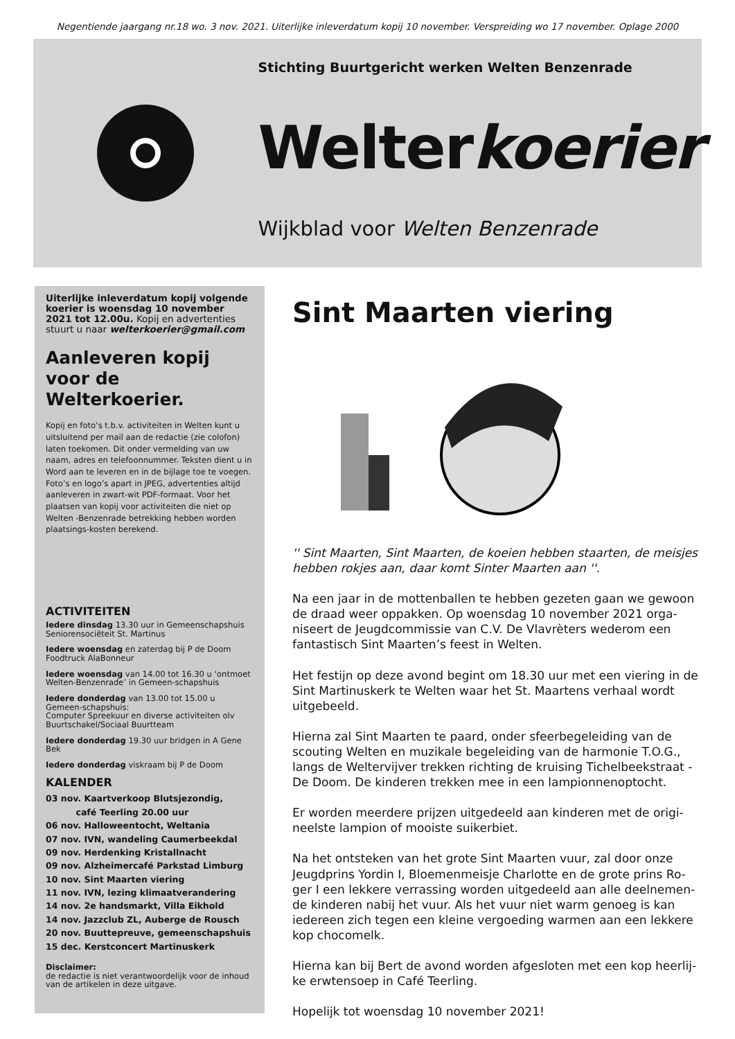Negentiende jaargang nr.18 wo. 3 nov. 2021. Uiterlijke inleverdatum kopij 10 november. Verspreiding wo 17 november. Oplage 2000
Stichting Buurtgericht werken Welten Benzenrade
Welterkoerier
Wijkblad voor Welten Benzenrade
Uiterlijke inleverdatum kopij volgende koerier is woensdag 10 november 2021 tot 12.00u. Kopij en advertenties stuurt u naar welterkoerier@gmail.com
Aanleveren kopij voor de Welterkoerier.
Kopij en foto’s t.b.v. activiteiten in Welten kunt u uitsluitend per mail aan de redactie (zie colofon) laten toekomen. Dit onder vermelding van uw naam, adres en telefoonnummer. Teksten dient u in Word aan te leveren en in de bijlage toe te voegen. Foto’s en logo’s apart in JPEG, advertenties altijd aanleveren in zwart-wit PDF-formaat. Voor het plaatsen van kopij voor activiteiten die niet op Welten -Benzenrade betrekking hebben worden plaatsings-kosten berekend.
ACTIVITEITEN
Iedere dinsdag 13.30 uur in Gemeenschapshuis Seniorensociëteit St. Martinus
Iedere woensdag en zaterdag bij P de Doom Foodtruck AlaBonneur
Iedere woensdag van 14.00 tot 16.30 u ‘ontmoet Welten-Benzenrade’ in Gemeen-schapshuis
Iedere donderdag van 13.00 tot 15.00 u Gemeen-schapshuis:
Computer Spreekuur en diverse activiteiten olv Buurtschakel/Sociaal Buurtteam
Iedere donderdag 19.30 uur bridgen in A Gene Bek
Iedere donderdag viskraam bij P de Doom
KALENDER
03 nov. Kaartverkoop Blutsjezondig,
café Teerling 20.00 uur
06 nov. Halloweentocht, Weltania
07 nov. IVN, wandeling Caumerbeekdal
09 nov. Herdenking Kristallnacht
09 nov. Alzheimercafé Parkstad Limburg
10 nov. Sint Maarten viering
11 nov. IVN, lezing klimaatverandering
14 nov. 2e handsmarkt, Villa Eikhold
14 nov. Jazzclub ZL, Auberge de Rousch
20 nov. Buuttepreuve, gemeenschapshuis
15 dec. Kerstconcert Martinuskerk
Disclaimer:
de redactie is niet verantwoordelijk voor de inhoud van de artikelen in deze uitgave.
Sint Maarten viering
'' Sint Maarten, Sint Maarten, de koeien hebben staarten, de meisjes hebben rokjes aan, daar komt Sinter Maarten aan ''.
Na een jaar in de mottenballen te hebben gezeten gaan we gewoon de draad weer oppakken. Op woensdag 10 november 2021 orga-niseert de Jeugdcommissie van C.V. De Vlavrèters wederom een fantastisch Sint Maarten’s feest in Welten.
Het festijn op deze avond begint om 18.30 uur met een viering in de Sint Martinuskerk te Welten waar het St. Maartens verhaal wordt uitgebeeld.
Hierna zal Sint Maarten te paard, onder sfeerbegeleiding van de scouting Welten en muzikale begeleiding van de harmonie T.O.G., langs de Weltervijver trekken richting de kruising Tichelbeekstraat - De Doom. De kinderen trekken mee in een lampionnenoptocht.
Er worden meerdere prijzen uitgedeeld aan kinderen met de origi-neelste lampion of mooiste suikerbiet.
Na het ontsteken van het grote Sint Maarten vuur, zal door onze Jeugdprins Yordin I, Bloemenmeisje Charlotte en de grote prins Ro-ger I een lekkere verrassing worden uitgedeeld aan alle deelnemen-de kinderen nabij het vuur. Als het vuur niet warm genoeg is kan iedereen zich tegen een kleine vergoeding warmen aan een lekkere kop chocomelk.
Hierna kan bij Bert de avond worden afgesloten met een kop heerlij-ke erwtensoep in Café Teerling.
Hopelijk tot woensdag 10 november 2021!